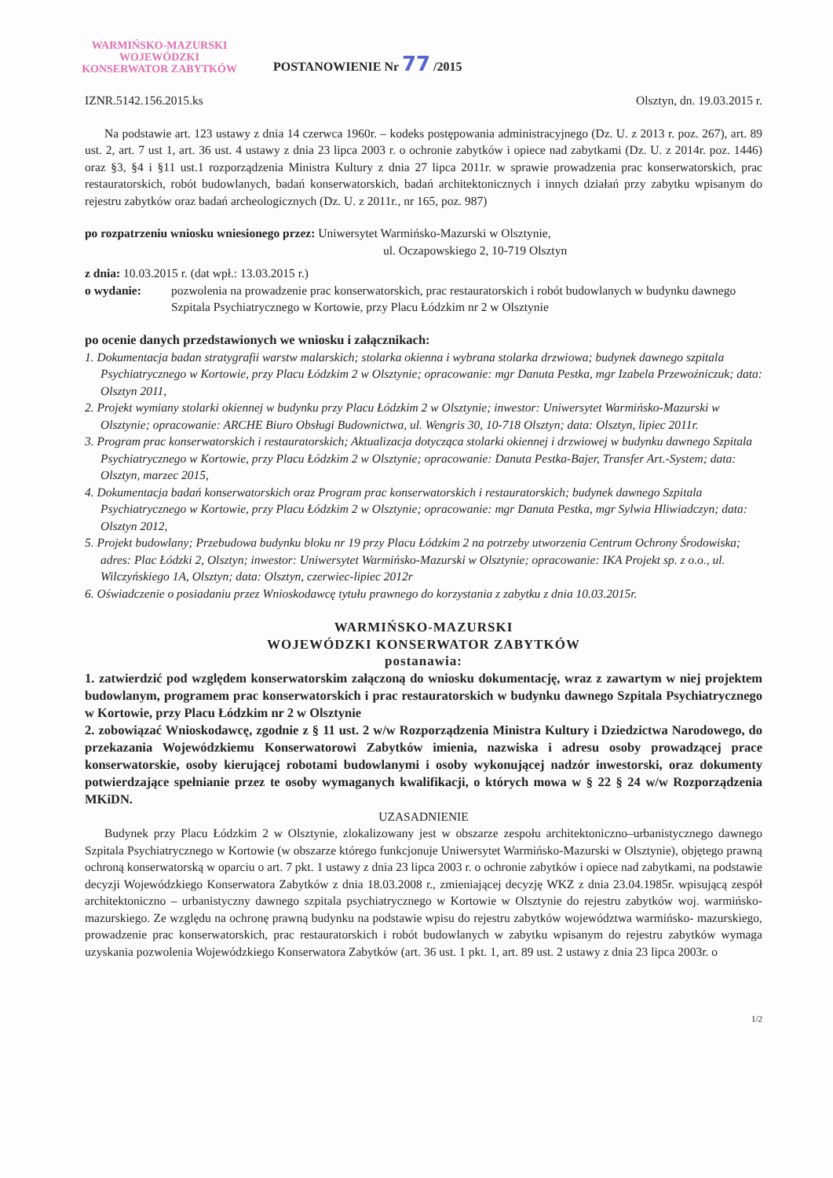WARMIŃSKO-MAZURSKI
WOJEWÓDZKI
KONSERWATOR ZABYTKÓW
POSTANOWIENIE Nr 77 /2015
IZNR.5142.156.2015.ks Olsztyn, dn. 19.03.2015 r.
Na podstawie art. 123 ustawy z dnia 14 czerwca 1960r. – kodeks postępowania administracyjnego (Dz. U. z 2013 r. poz. 267), art. 89 ust. 2, art. 7 ust 1, art. 36 ust. 4 ustawy z dnia 23 lipca 2003 r. o ochronie zabytków i opiece nad zabytkami (Dz. U. z 2014r. poz. 1446) oraz §3, §4 i §11 ust.1 rozporządzenia Ministra Kultury z dnia 27 lipca 2011r. w sprawie prowadzenia prac konserwatorskich, prac restauratorskich, robót budowlanych, badań konserwatorskich, badań architektonicznych i innych działań przy zabytku wpisanym do rejestru zabytków oraz badań archeologicznych (Dz. U. z 2011r., nr 165, poz. 987)
po rozpatrzeniu wniosku wniesionego przez: Uniwersytet Warmińsko-Mazurski w Olsztynie,
ul. Oczapowskiego 2, 10-719 Olsztyn
z dnia: 10.03.2015 r. (dat wpł.: 13.03.2015 r.)
o wydanie: pozwolenia na prowadzenie prac konserwatorskich, prac restauratorskich i robót budowlanych w budynku dawnego Szpitala Psychiatrycznego w Kortowie, przy Placu Łódzkim nr 2 w Olsztynie
po ocenie danych przedstawionych we wniosku i załącznikach:
1. Dokumentacja badan stratygrafii warstw malarskich; stolarka okienna i wybrana stolarka drzwiowa; budynek dawnego szpitala Psychiatrycznego w Kortowie, przy Placu Łódzkim 2 w Olsztynie; opracowanie: mgr Danuta Pestka, mgr Izabela Przewoźniczuk; data: Olsztyn 2011,
2. Projekt wymiany stolarki okiennej w budynku przy Placu Łódzkim 2 w Olsztynie; inwestor: Uniwersytet Warmińsko-Mazurski w Olsztynie; opracowanie: ARCHE Biuro Obsługi Budownictwa, ul. Wengris 30, 10-718 Olsztyn; data: Olsztyn, lipiec 2011r.
3. Program prac konserwatorskich i restauratorskich; Aktualizacja dotycząca stolarki okiennej i drzwiowej w budynku dawnego Szpitala Psychiatrycznego w Kortowie, przy Placu Łódzkim 2 w Olsztynie; opracowanie: Danuta Pestka-Bajer, Transfer Art.-System; data: Olsztyn, marzec 2015,
4. Dokumentacja badań konserwatorskich oraz Program prac konserwatorskich i restauratorskich; budynek dawnego Szpitala Psychiatrycznego w Kortowie, przy Placu Łódzkim 2 w Olsztynie; opracowanie: mgr Danuta Pestka, mgr Sylwia Hliwiadczyn; data: Olsztyn 2012,
5. Projekt budowlany; Przebudowa budynku bloku nr 19 przy Placu Łódzkim 2 na potrzeby utworzenia Centrum Ochrony Środowiska; adres: Plac Łódzki 2, Olsztyn; inwestor: Uniwersytet Warmińsko-Mazurski w Olsztynie; opracowanie: IKA Projekt sp. z o.o., ul. Wilczyńskiego 1A, Olsztyn; data: Olsztyn, czerwiec-lipiec 2012r
6. Oświadczenie o posiadaniu przez Wnioskodawcę tytułu prawnego do korzystania z zabytku z dnia 10.03.2015r.
WARMIŃSKO-MAZURSKI
WOJEWÓDZKI KONSERWATOR ZABYTKÓW
postanawia:
1. zatwierdzić pod względem konserwatorskim załączoną do wniosku dokumentację, wraz z zawartym w niej projektem budowlanym, programem prac konserwatorskich i prac restauratorskich w budynku dawnego Szpitala Psychiatrycznego w Kortowie, przy Placu Łódzkim nr 2 w Olsztynie
2. zobowiązać Wnioskodawcę, zgodnie z § 11 ust. 2 w/w Rozporządzenia Ministra Kultury i Dziedzictwa Narodowego, do przekazania Wojewódzkiemu Konserwatorowi Zabytków imienia, nazwiska i adresu osoby prowadzącej prace konserwatorskie, osoby kierującej robotami budowlanymi i osoby wykonującej nadzór inwestorski, oraz dokumenty potwierdzające spełnianie przez te osoby wymaganych kwalifikacji, o których mowa w § 22 § 24 w/w Rozporządzenia MKiDN.
UZASADNIENIE
Budynek przy Placu Łódzkim 2 w Olsztynie, zlokalizowany jest w obszarze zespołu architektoniczno–urbanistycznego dawnego Szpitala Psychiatrycznego w Kortowie (w obszarze którego funkcjonuje Uniwersytet Warmińsko-Mazurski w Olsztynie), objętego prawną ochroną konserwatorską w oparciu o art. 7 pkt. 1 ustawy z dnia 23 lipca 2003 r. o ochronie zabytków i opiece nad zabytkami, na podstawie decyzji Wojewódzkiego Konserwatora Zabytków z dnia 18.03.2008 r., zmieniającej decyzję WKZ z dnia 23.04.1985r. wpisującą zespół architektoniczno – urbanistyczny dawnego szpitala psychiatrycznego w Kortowie w Olsztynie do rejestru zabytków woj. warmińsko-mazurskiego. Ze względu na ochronę prawną budynku na podstawie wpisu do rejestru zabytków województwa warmińsko- mazurskiego, prowadzenie prac konserwatorskich, prac restauratorskich i robót budowlanych w zabytku wpisanym do rejestru zabytków wymaga uzyskania pozwolenia Wojewódzkiego Konserwatora Zabytków (art. 36 ust. 1 pkt. 1, art. 89 ust. 2 ustawy z dnia 23 lipca 2003r. o
1/2